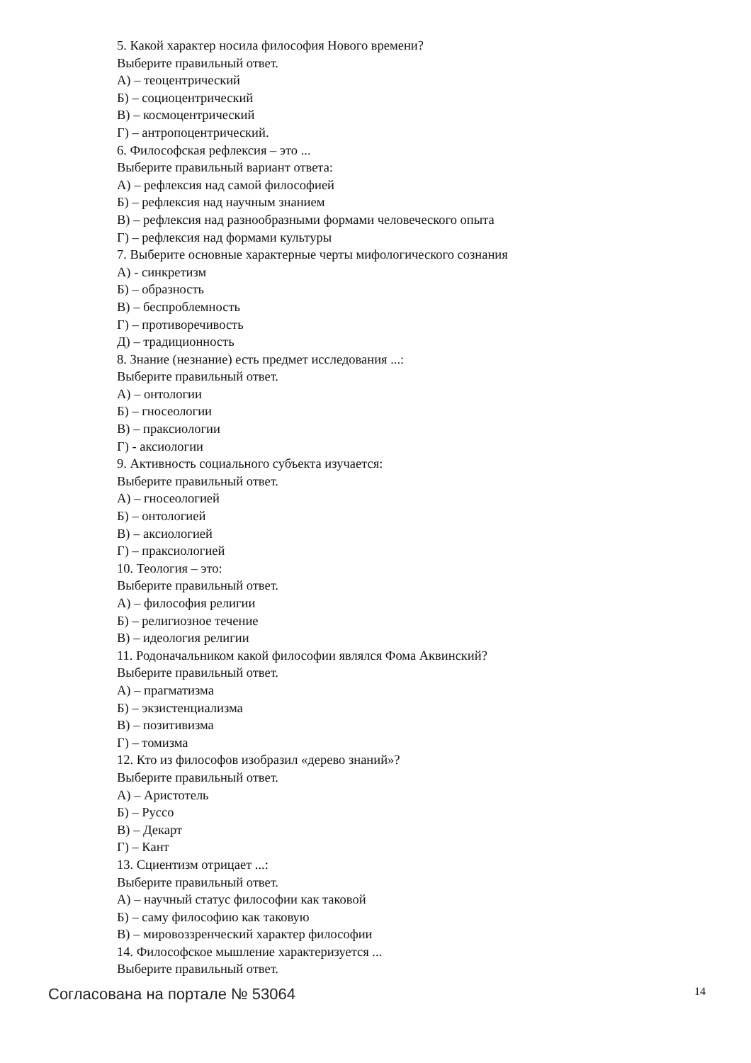5. Какой характер носила философия Нового времени?
Выберите правильный ответ.
А) – теоцентрический
Б) – социоцентрический
В) – космоцентрический
Г) – антропоцентрический.
6. Философская рефлексия – это ...
Выберите правильный вариант ответа:
А) – рефлексия над самой философией
Б) – рефлексия над научным знанием
В) – рефлексия над разнообразными формами человеческого опыта
Г) – рефлексия над формами культуры
7. Выберите основные характерные черты мифологического сознания
А) - синкретизм
Б) – образность
В) – беспроблемность
Г) – противоречивость
Д) – традиционность
8. Знание (незнание) есть предмет исследования ...:
Выберите правильный ответ.
А) – онтологии
Б) – гносеологии
В) – праксиологии
Г) - аксиологии
9. Активность социального субъекта изучается:
Выберите правильный ответ.
А) – гносеологией
Б) – онтологией
В) – аксиологией
Г) – праксиологией
10. Теология – это:
Выберите правильный ответ.
А) – философия религии
Б) – религиозное течение
В) – идеология религии
11. Родоначальником какой философии являлся Фома Аквинский?
Выберите правильный ответ.
А) – прагматизма
Б) – экзистенциализма
В) – позитивизма
Г) – томизма
12. Кто из философов изобразил «дерево знаний»?
Выберите правильный ответ.
А) – Аристотель
Б) – Руссо
В) – Декарт
Г) – Кант
13. Сциентизм отрицает ...:
Выберите правильный ответ.
А) – научный статус философии как таковой
Б) – саму философию как таковую
В) – мировоззренческий характер философии
14. Философское мышление характеризуется ...
Выберите правильный ответ.
Согласована на портале № 53064 14